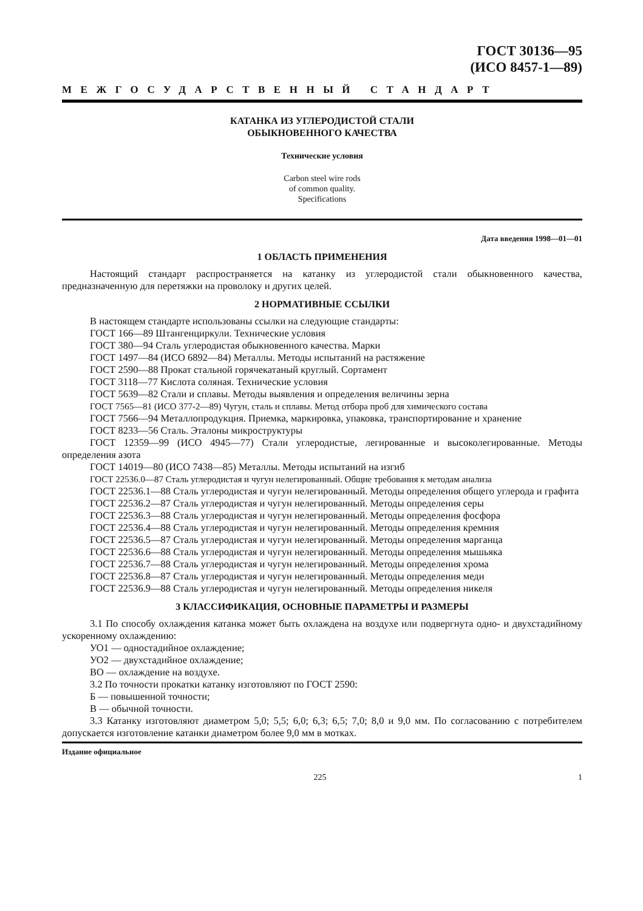ГОСТ 30136—95
(ИСО 8457-1—89)
МЕЖГОСУДАРСТВЕННЫЙ СТАНДАРТ
КАТАНКА ИЗ УГЛЕРОДИСТОЙ СТАЛИ
ОБЫКНОВЕННОГО КАЧЕСТВА
Технические условия
Carbon steel wire rods
of common quality.
Specifications
Дата введения 1998—01—01
1 ОБЛАСТЬ ПРИМЕНЕНИЯ
Настоящий стандарт распространяется на катанку из углеродистой стали обыкновенного качества, предназначенную для перетяжки на проволоку и других целей.
2 НОРМАТИВНЫЕ ССЫЛКИ
В настоящем стандарте использованы ссылки на следующие стандарты:
ГОСТ 166—89 Штангенциркули. Технические условия
ГОСТ 380—94 Сталь углеродистая обыкновенного качества. Марки
ГОСТ 1497—84 (ИСО 6892—84) Металлы. Методы испытаний на растяжение
ГОСТ 2590—88 Прокат стальной горячекатаный круглый. Сортамент
ГОСТ 3118—77 Кислота соляная. Технические условия
ГОСТ 5639—82 Стали и сплавы. Методы выявления и определения величины зерна
ГОСТ 7565—81 (ИСО 377-2—89) Чугун, сталь и сплавы. Метод отбора проб для химического состава
ГОСТ 7566—94 Металлопродукция. Приемка, маркировка, упаковка, транспортирование и хранение
ГОСТ 8233—56 Сталь. Эталоны микроструктуры
ГОСТ 12359—99 (ИСО 4945—77) Стали углеродистые, легированные и высоколегированные. Методы определения азота
ГОСТ 14019—80 (ИСО 7438—85) Металлы. Методы испытаний на изгиб
ГОСТ 22536.0—87 Сталь углеродистая и чугун нелегированный. Общие требования к методам анализа
ГОСТ 22536.1—88 Сталь углеродистая и чугун нелегированный. Методы определения общего углерода и графита
ГОСТ 22536.2—87 Сталь углеродистая и чугун нелегированный. Методы определения серы
ГОСТ 22536.3—88 Сталь углеродистая и чугун нелегированный. Методы определения фосфора
ГОСТ 22536.4—88 Сталь углеродистая и чугун нелегированный. Методы определения кремния
ГОСТ 22536.5—87 Сталь углеродистая и чугун нелегированный. Методы определения марганца
ГОСТ 22536.6—88 Сталь углеродистая и чугун нелегированный. Методы определения мышьяка
ГОСТ 22536.7—88 Сталь углеродистая и чугун нелегированный. Методы определения хрома
ГОСТ 22536.8—87 Сталь углеродистая и чугун нелегированный. Методы определения меди
ГОСТ 22536.9—88 Сталь углеродистая и чугун нелегированный. Методы определения никеля
3 КЛАССИФИКАЦИЯ, ОСНОВНЫЕ ПАРАМЕТРЫ И РАЗМЕРЫ
3.1 По способу охлаждения катанка может быть охлаждена на воздухе или подвергнута одно- и двухстадийному ускоренному охлаждению:
УО1 — одностадийное охлаждение;
УО2 — двухстадийное охлаждение;
ВО — охлаждение на воздухе.
3.2 По точности прокатки катанку изготовляют по ГОСТ 2590:
Б — повышенной точности;
В — обычной точности.
3.3 Катанку изготовляют диаметром 5,0; 5,5; 6,0; 6,3; 6,5; 7,0; 8,0 и 9,0 мм. По согласованию с потребителем допускается изготовление катанки диаметром более 9,0 мм в мотках.
Издание официальное
225 1